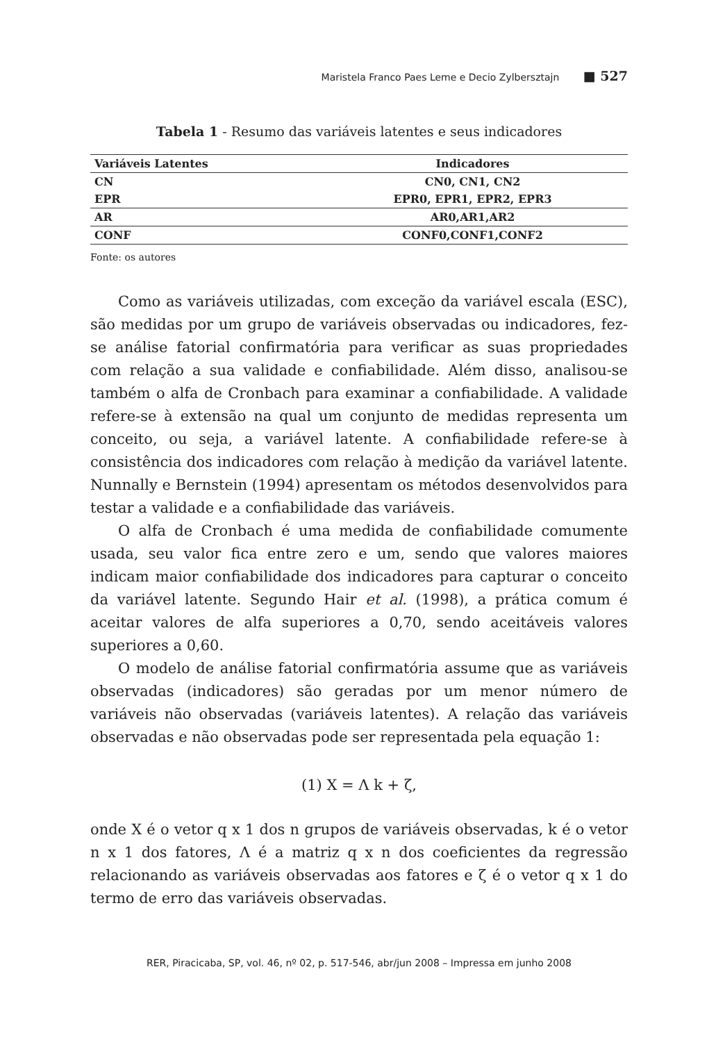Maristela Franco Paes Leme e Decio Zylbersztajn ■ 527
Tabela 1 - Resumo das variáveis latentes e seus indicadores
| Variáveis Latentes | Indicadores |
| --- | --- |
| CN | CN0, CN1, CN2 |
| EPR | EPR0, EPR1, EPR2, EPR3 |
| AR | AR0,AR1,AR2 |
| CONF | CONF0,CONF1,CONF2 |
Fonte: os autores
Como as variáveis utilizadas, com exceção da variável escala (ESC), são medidas por um grupo de variáveis observadas ou indicadores, fez-se análise fatorial confirmatória para verificar as suas propriedades com relação a sua validade e confiabilidade. Além disso, analisou-se também o alfa de Cronbach para examinar a confiabilidade. A validade refere-se à extensão na qual um conjunto de medidas representa um conceito, ou seja, a variável latente. A confiabilidade refere-se à consistência dos indicadores com relação à medição da variável latente. Nunnally e Bernstein (1994) apresentam os métodos desenvolvidos para testar a validade e a confiabilidade das variáveis.
O alfa de Cronbach é uma medida de confiabilidade comumente usada, seu valor fica entre zero e um, sendo que valores maiores indicam maior confiabilidade dos indicadores para capturar o conceito da variável latente. Segundo Hair et al. (1998), a prática comum é aceitar valores de alfa superiores a 0,70, sendo aceitáveis valores superiores a 0,60.
O modelo de análise fatorial confirmatória assume que as variáveis observadas (indicadores) são geradas por um menor número de variáveis não observadas (variáveis latentes). A relação das variáveis observadas e não observadas pode ser representada pela equação 1:
(1) X = Λ k + ζ,
onde X é o vetor q x 1 dos n grupos de variáveis observadas, k é o vetor n x 1 dos fatores, Λ é a matriz q x n dos coeficientes da regressão relacionando as variáveis observadas aos fatores e ζ é o vetor q x 1 do termo de erro das variáveis observadas.
RER, Piracicaba, SP, vol. 46, nº 02, p. 517-546, abr/jun 2008 – Impressa em junho 2008